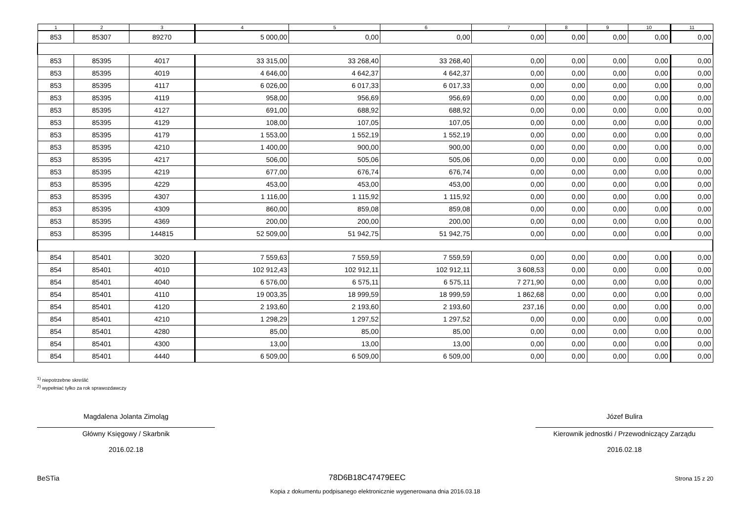| 1 | 2 | 3 | 4 | 5 | 6 | 7 | 8 | 9 | 10 | 11 |
| --- | --- | --- | --- | --- | --- | --- | --- | --- | --- | --- |
| 853 | 85307 | 89270 | 5 000,00 | 0,00 | 0,00 | 0,00 | 0,00 | 0,00 | 0,00 | 0,00 |
| 853 | 85395 | 4017 | 33 315,00 | 33 268,40 | 33 268,40 | 0,00 | 0,00 | 0,00 | 0,00 | 0,00 |
| 853 | 85395 | 4019 | 4 646,00 | 4 642,37 | 4 642,37 | 0,00 | 0,00 | 0,00 | 0,00 | 0,00 |
| 853 | 85395 | 4117 | 6 026,00 | 6 017,33 | 6 017,33 | 0,00 | 0,00 | 0,00 | 0,00 | 0,00 |
| 853 | 85395 | 4119 | 958,00 | 956,69 | 956,69 | 0,00 | 0,00 | 0,00 | 0,00 | 0,00 |
| 853 | 85395 | 4127 | 691,00 | 688,92 | 688,92 | 0,00 | 0,00 | 0,00 | 0,00 | 0,00 |
| 853 | 85395 | 4129 | 108,00 | 107,05 | 107,05 | 0,00 | 0,00 | 0,00 | 0,00 | 0,00 |
| 853 | 85395 | 4179 | 1 553,00 | 1 552,19 | 1 552,19 | 0,00 | 0,00 | 0,00 | 0,00 | 0,00 |
| 853 | 85395 | 4210 | 1 400,00 | 900,00 | 900,00 | 0,00 | 0,00 | 0,00 | 0,00 | 0,00 |
| 853 | 85395 | 4217 | 506,00 | 505,06 | 505,06 | 0,00 | 0,00 | 0,00 | 0,00 | 0,00 |
| 853 | 85395 | 4219 | 677,00 | 676,74 | 676,74 | 0,00 | 0,00 | 0,00 | 0,00 | 0,00 |
| 853 | 85395 | 4229 | 453,00 | 453,00 | 453,00 | 0,00 | 0,00 | 0,00 | 0,00 | 0,00 |
| 853 | 85395 | 4307 | 1 116,00 | 1 115,92 | 1 115,92 | 0,00 | 0,00 | 0,00 | 0,00 | 0,00 |
| 853 | 85395 | 4309 | 860,00 | 859,08 | 859,08 | 0,00 | 0,00 | 0,00 | 0,00 | 0,00 |
| 853 | 85395 | 4369 | 200,00 | 200,00 | 200,00 | 0,00 | 0,00 | 0,00 | 0,00 | 0,00 |
| 853 | 85395 | 144815 | 52 509,00 | 51 942,75 | 51 942,75 | 0,00 | 0,00 | 0,00 | 0,00 | 0,00 |
| 854 | 85401 | 3020 | 7 559,63 | 7 559,59 | 7 559,59 | 0,00 | 0,00 | 0,00 | 0,00 | 0,00 |
| 854 | 85401 | 4010 | 102 912,43 | 102 912,11 | 102 912,11 | 3 608,53 | 0,00 | 0,00 | 0,00 | 0,00 |
| 854 | 85401 | 4040 | 6 576,00 | 6 575,11 | 6 575,11 | 7 271,90 | 0,00 | 0,00 | 0,00 | 0,00 |
| 854 | 85401 | 4110 | 19 003,35 | 18 999,59 | 18 999,59 | 1 862,68 | 0,00 | 0,00 | 0,00 | 0,00 |
| 854 | 85401 | 4120 | 2 193,60 | 2 193,60 | 2 193,60 | 237,16 | 0,00 | 0,00 | 0,00 | 0,00 |
| 854 | 85401 | 4210 | 1 298,29 | 1 297,52 | 1 297,52 | 0,00 | 0,00 | 0,00 | 0,00 | 0,00 |
| 854 | 85401 | 4280 | 85,00 | 85,00 | 85,00 | 0,00 | 0,00 | 0,00 | 0,00 | 0,00 |
| 854 | 85401 | 4300 | 13,00 | 13,00 | 13,00 | 0,00 | 0,00 | 0,00 | 0,00 | 0,00 |
| 854 | 85401 | 4440 | 6 509,00 | 6 509,00 | 6 509,00 | 0,00 | 0,00 | 0,00 | 0,00 | 0,00 |
<sup>1)</sup> niepotrzebne skreślić
<sup>2)</sup> wypełniać tylko za rok sprawozdawczy
Magdalena Jolanta Zimoląg
Główny Księgowy / Skarbnik
2016.02.18
Józef Bulira
Kierownik jednostki / Przewodniczący Zarządu
2016.02.18
BeSTia 78D6B18C47479EEC Strona 15 z 20
Kopia z dokumentu podpisanego elektronicznie wygenerowana dnia 2016.03.18